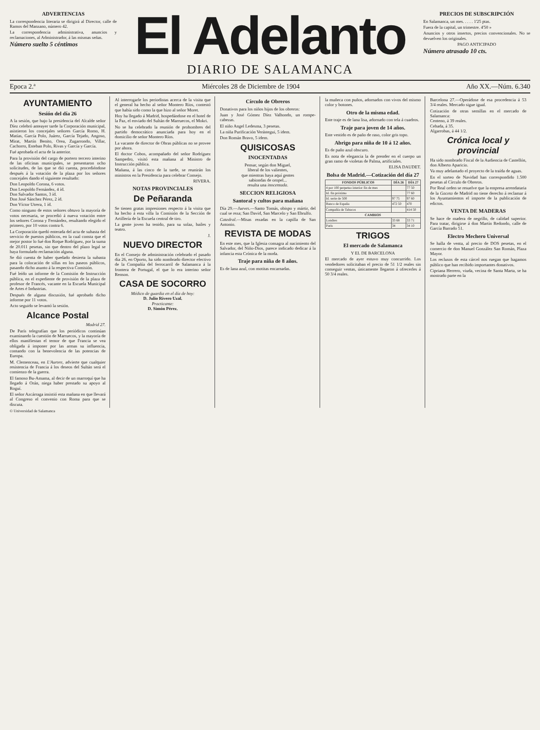ADVERTENCIAS
La correspondencia literaria se dirigirá al Director, calle de Ramos del Manzano, número 42.
La correspondencia administrativa, anuncios y reclamaciones, al Administrador, á las mismas señas.
Número suelto 5 céntimos
El Adelanto
DIARIO DE SALAMANCA
PRECIOS DE SUBSCRIPCIÓN
En Salamanca, un mes. . . . . 1'25 ptas.
Fuera de la capital, un trimestre. 4'50 »
Anuncios y otros insertos, precios convencionales. No se devuelven los originales.
PAGO ANTICIPADO
Número atrasado 10 cts.
Epoca 2.ª Miércoles 28 de Diciembre de 1904 Año XX.—Núm. 6.340
AYUNTAMIENTO
Sesión del día 26
A la sesión, que bajo la presidencia del Alcalde señor Díez celebró anteayer tarde la Corporación municipal, asistieron los concejales señores García Romo, H. Matías, García Polo, Juárez, García Tejado, Angoso, Mirat, Martín Benito, Orea, Zugarrondo, Villar, Cachorro, Esteban Polo, Rivas y García y García.
Fué aprobada el acta de la anterior.
Para la provisión del cargo de portero tercero interino de las oficinas municipales, se presentaron ocho solicitudes, de las que se dió cuenta, procediéndose después á la votación de la plaza por los señores concejales dando el siguiente resultado:
Don Leopoldo Corona, 6 votos.
Don Leopoldo Fernández, 4 íd.
Don Salvador Santos, 3 íd.
Don José Sánchez Pérez, 2 íd.
Don Víctor Utrera, 1 íd.
Como ninguno de estos señores obtuvo la mayoría de votos necesaria, se procedió á nueva votación entre los señores Corona y Fernández, resultando elegido el primero, por 10 votos contra 6.
La Corporación quedó enterada del acta de subasta del servicio de puestos públicos, en la cual consta que el mejor postor lo fué don Roque Rodríguez, por la suma de 20.011 pesetas, sin que dentro del plazo legal se haya formulado reclamación alguna.
Se dió cuenta de haber quedado desierta la subasta para la colocación de sillas en los paseos públicos, pasando dicho asunto á la respectiva Comisión.
Fué leído un informe de la Comisión de Instrucción pública, en el expediente de provisión de la plaza de profesor de Francés, vacante en la Escuela Municipal de Artes é Industrias.
Después de alguna discusión, fué aprobado dicho informe por 11 votos.
Acto seguido se levantó la sesión.
Alcance Postal
Madrid 27.
De París telegrafían que los periódicos continúan examinando la cuestión de Marruecos, y la mayoría de ellos manifiestan el temor de que Francia se vea obligada á imponer por las armas su influencia, contando con la benevolencia de las potencias de Europa.
M. Clemenceau, en L'Aurore, advierte que cualquier resistencia de Francia á los deseos del Sultán será el comienzo de la guerra.
El famoso Bu-Amama, al decir de un marroquí que ha llegado á Orán, niega haber prestado su apoyo al Roguí.
El señor Azcárraga insistió esta mañana en que llevará al Congreso el convenio con Roma para que se discuta.
Al interrogarle los periodistas acerca de la visita que el general ha hecho al señor Montero Ríos, contestó que había sido como la que hizo al señor Moret.
Hoy ha llegado á Madrid, hospedándose en el hotel de la Paz, el enviado del Sultán de Marruecos, el Mokri.
No se ha celebrado la reunión de prohombres del partido democrático anunciada para hoy en el domicilio de señor Montero Ríos.
La vacante de director de Obras públicas no se provee por ahora.
El doctor Cobos, acompañado del señor Rodríguez Sampedro, visitó esta mañana al Ministro de Instrucción pública.
Mañana, á las cinco de la tarde, se reunirán los ministros en la Presidencia para celebrar Consejo.
RIVERA.
NOTAS PROVINCIALES
De Peñaranda
Se tienen gratas impresiones respecto á la visita que ha hecho á esta villa la Comisión de la Sección de Artillería de la Escuela central de tiro.
La gente joven ha tenido, para su solaz, bailes y teatro.
J.
NUEVO DIRECTOR
En el Consejo de administración celebrado el pasado día 26, en Oporto, ha sido nombrado director efectivo de la Compañía del ferrocarril de Salamanca á la frontera de Portugal, el que lo era interino señor Renson.
CASA DE SOCORRO
Médico de guardia en el día de hoy:
D. Julio Rivero Uzal.
Practicante:
D. Simón Pérez.
Círculo de Obreros
Donativos para los niños hijos de los obreros:
Juan y José Gómez Díez Valhondo, un rompe-cabezas.
El niño Angel Ledesma, 3 pesetas.
La niña Purificación Verástegui, 5 idem.
Don Román Bravo, 5 idem.
QUISICOSAS
INOCENTADAS
Pensar, según don Miguel,
liberal de los valientes,
que mientras haya aquí gentes
sabiondas de oropel...
resulta una inocentada.
SECCION RELIGIOSA
Santoral y cultos para mañana
Día 29.—Jueves.—Santo Tomás, obispo y mártir, del cual se reza; San David, San Marcelo y San Ebrulfo.
Catedral.—Misas rezadas en la capilla de San Antonio.
REVISTA DE MODAS
En este mes, que la Iglesia consagra al nacimiento del Salvador, del Niño-Dios, parece indicado dedicar á la infancia esta Crónica de la moda.
Traje para niña de 8 años.
Es de lana azul, con motitas encarnadas.
la muñeca con puños, adornados con vivos del mismo color y botones.
Otro de la misma edad.
Este traje es de lana lisa, adornado con tela á cuadros.
Traje para joven de 14 años.
Este vestido es de paño de raso, color gris topo.
Abrigo para niña de 10 á 12 años.
Es de paño azul obscuro.
Es nota de elegancia la de prender en el cuerpo un gran ramo de violetas de Palma, artificiales.
ELISA DAUDET.
Bolsa de Madrid.—Cotización del día 27
| FONDOS PÚBLICOS | DÍA 26 | DÍA 27 |
| --- | --- | --- |
| 4 por 100 perpetuo interior fin de mes | | 77 50 |
| Id. fin próximo | | 77 60 |
| Id. serie de 500 | 97 75 | 97 60 |
| Banco de España | 472 50 | 470 |
| Compañía de Tabacos | | 414 50 |
| CAMBIOS | | |
| Londres | 33 68 | 33 71 |
| París | 34 | 34 10 |
TRIGOS
El mercado de Salamanca
Y EL DE BARCELONA
El mercado de ayer estuvo muy concurrido. Los vendedores solicitaban el precio de 51 1/2 reales sin conseguir ventas, únicamente llegaron á ofrecerles á 50 3/4 reales.
Barcelona 27.—Operádose de esa procedencia á 53 3/4 reales. Mercado sigue igual.
Cotización de otras semillas en el mercado de Salamanca:
Centeno, á 39 reales.
Cebada, á 35.
Algarrobas, á 44 1/2.
Crónica local y provincial
Ha sido nombrado Fiscal de la Audiencia de Castellón, don Alberto Aparicio.
Va muy adelantado el proyecto de la traída de aguas.
En el sorteo de Navidad han correspondido 1.500 pesetas al Círculo de Obreros.
Por Real orden se resuelve que la empresa arrendataria de la Gaceta de Madrid no tiene derecho á reclamar á los Ayuntamientos el importe de la publicación de edictos.
VENTA DE MADERAS
Se hace de madera de negrillo, de calidad superior. Para tratar, dirigirse á don Martín Redondo, calle de García Barrado 51.
Electro Mechero Universal
Se halla de venta, al precio de DOS pesetas, en el comercio de don Manuel González San Román, Plaza Mayor.
Los reclusos de esta cárcel nos ruegan que hagamos público que han recibido importantes donativos.
Cipriana Herrero, viuda, vecina de Santa Marta, se ha mostrado parte en la
© Universidad de Salamanca